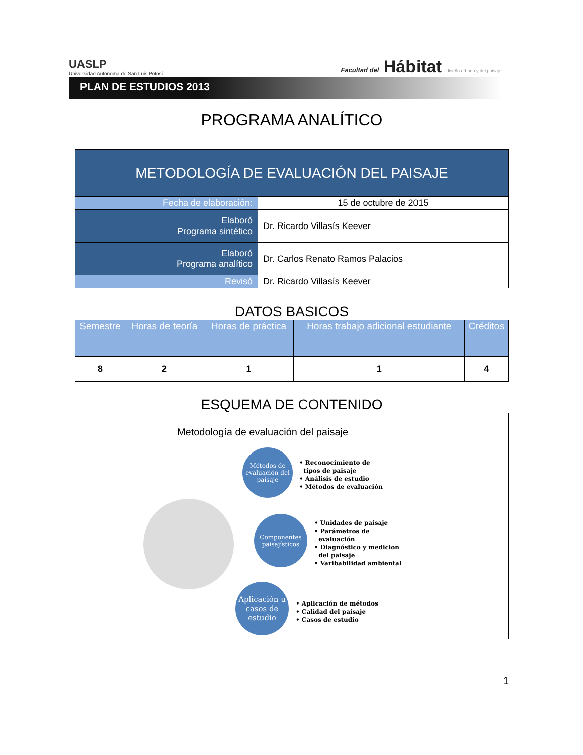UASLP
Universidad Autónoma de San Luis Potosí
Facultad del Hábitat diseño urbano y del paisaje
PLAN DE ESTUDIOS 2013
PROGRAMA ANALÍTICO
| METODOLOGÍA DE EVALUACIÓN DEL PAISAJE | | |
| Fecha de elaboración: | | 15 de octubre de 2015 |
| Elaboró Programa sintético | Dr. Ricardo Villasís Keever | |
| Elaboró Programa analítico | Dr. Carlos Renato Ramos Palacios | |
| Revisó | Dr. Ricardo Villasís Keever | |
DATOS BASICOS
| Semestre | Horas de teoría | Horas de práctica | Horas trabajo adicional estudiante | Créditos |
| --- | --- | --- | --- | --- |
| 8 | 2 | 1 | 1 | 4 |
ESQUEMA DE CONTENIDO
Metodología de evaluación del paisaje
Métodos de evaluación del paisaje
• Reconocimiento de
tipos de paisaje
• Análisis de estudio
• Métodos de evaluación
Componentes paisajísticos
• Unidades de paisaje
• Parámetros de
evaluación
• Diagnóstico y medicion
del paisaje
• Varibabilidad ambiental
Aplicación u casos de estudio
• Aplicación de métodos
• Calidad del paisaje
• Casos de estudio
1